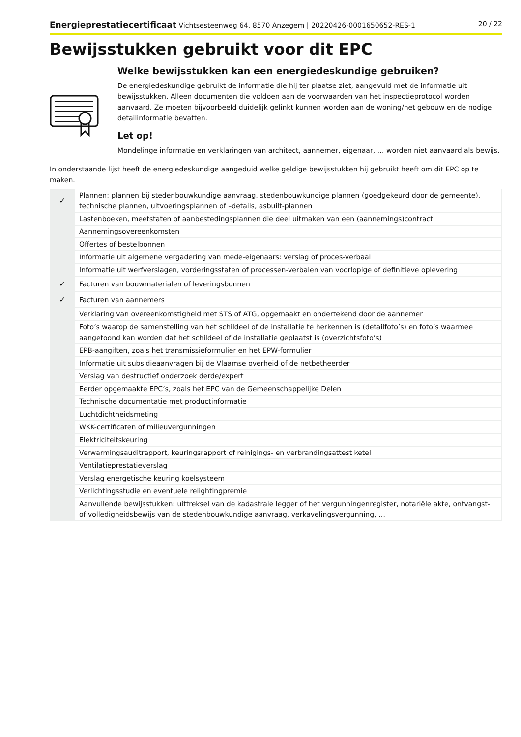Energieprestatiecertificaat Vichtsesteenweg 64, 8570 Anzegem | 20220426-0001650652-RES-1 20 / 22
Bewijsstukken gebruikt voor dit EPC
Welke bewijsstukken kan een energiedeskundige gebruiken?
De energiedeskundige gebruikt de informatie die hij ter plaatse ziet, aangevuld met de informatie uit bewijsstukken. Alleen documenten die voldoen aan de voorwaarden van het inspectieprotocol worden aanvaard. Ze moeten bijvoorbeeld duidelijk gelinkt kunnen worden aan de woning/het gebouw en de nodige detailinformatie bevatten.
Let op!
Mondelinge informatie en verklaringen van architect, aannemer, eigenaar, … worden niet aanvaard als bewijs.
In onderstaande lijst heeft de energiedeskundige aangeduid welke geldige bewijsstukken hij gebruikt heeft om dit EPC op te maken.
| ✓ | Plannen: plannen bij stedenbouwkundige aanvraag, stedenbouwkundige plannen (goedgekeurd door de gemeente), technische plannen, uitvoeringsplannen of –details, asbuilt-plannen |
| | Lastenboeken, meetstaten of aanbestedingsplannen die deel uitmaken van een (aannemings)contract |
| | Aannemingsovereenkomsten |
| | Offertes of bestelbonnen |
| | Informatie uit algemene vergadering van mede-eigenaars: verslag of proces-verbaal |
| | Informatie uit werfverslagen, vorderingsstaten of processen-verbalen van voorlopige of definitieve oplevering |
| ✓ | Facturen van bouwmaterialen of leveringsbonnen |
| ✓ | Facturen van aannemers |
| | Verklaring van overeenkomstigheid met STS of ATG, opgemaakt en ondertekend door de aannemer |
| | Foto’s waarop de samenstelling van het schildeel of de installatie te herkennen is (detailfoto’s) en foto’s waarmee aangetoond kan worden dat het schildeel of de installatie geplaatst is (overzichtsfoto’s) |
| | EPB-aangiften, zoals het transmissieformulier en het EPW-formulier |
| | Informatie uit subsidieaanvragen bij de Vlaamse overheid of de netbetheerder |
| | Verslag van destructief onderzoek derde/expert |
| | Eerder opgemaakte EPC’s, zoals het EPC van de Gemeenschappelijke Delen |
| | Technische documentatie met productinformatie |
| | Luchtdichtheidsmeting |
| | WKK-certificaten of milieuvergunningen |
| | Elektriciteitskeuring |
| | Verwarmingsauditrapport, keuringsrapport of reinigings- en verbrandingsattest ketel |
| | Ventilatieprestatieverslag |
| | Verslag energetische keuring koelsysteem |
| | Verlichtingsstudie en eventuele relightingpremie |
| | Aanvullende bewijsstukken: uittreksel van de kadastrale legger of het vergunningenregister, notariële akte, ontvangst- of volledigheidsbewijs van de stedenbouwkundige aanvraag, verkavelingsvergunning, … |